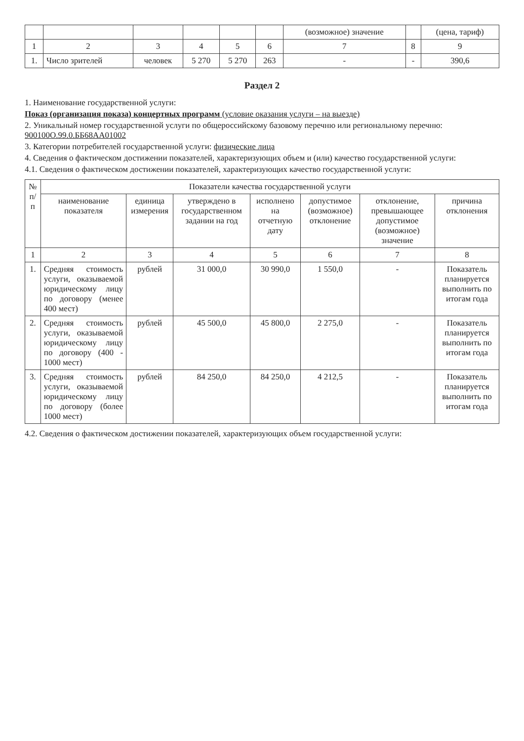| | | | | | | (возможное) значение | | (цена, тариф) |
| --- | --- | --- | --- | --- | --- | --- | --- | --- |
| 1 | 2 | 3 | 4 | 5 | 6 | 7 | 8 | 9 |
| 1. | Число зрителей | человек | 5 270 | 5 270 | 263 | - | - | 390,6 |
Раздел 2
1. Наименование государственной услуги:
Показ (организация показа) концертных программ (условие оказания услуги – на выезде)
2. Уникальный номер государственной услуги по общероссийскому базовому перечню или региональному перечню: 900100О.99.0.ББ68АА01002
3. Категории потребителей государственной услуги: физические лица
4. Сведения о фактическом достижении показателей, характеризующих объем и (или) качество государственной услуги:
4.1. Сведения о фактическом достижении показателей, характеризующих качество государственной услуги:
| № п/п | Показатели качества государственной услуги | | | | | | |
| --- | --- | --- | --- | --- | --- | --- | --- |
| | наименование показателя | единица измерения | утверждено в государственном задании на год | исполнено на отчетную дату | допустимое (возможное) отклонение | отклонение, превышающее допустимое (возможное) значение | причина отклонения |
| 1 | 2 | 3 | 4 | 5 | 6 | 7 | 8 |
| 1. | Средняя стоимость услуги, оказываемой юридическому лицу по договору (менее 400 мест) | рублей | 31 000,0 | 30 990,0 | 1 550,0 | - | Показатель планируется выполнить по итогам года |
| 2. | Средняя стоимость услуги, оказываемой юридическому лицу по договору (400 - 1000 мест) | рублей | 45 500,0 | 45 800,0 | 2 275,0 | - | Показатель планируется выполнить по итогам года |
| 3. | Средняя стоимость услуги, оказываемой юридическому лицу по договору (более 1000 мест) | рублей | 84 250,0 | 84 250,0 | 4 212,5 | - | Показатель планируется выполнить по итогам года |
4.2. Сведения о фактическом достижении показателей, характеризующих объем государственной услуги: